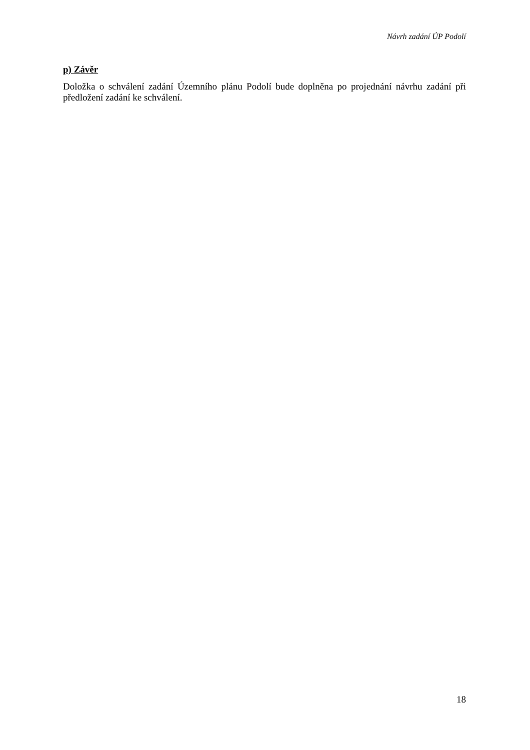Návrh zadání ÚP Podolí
p) Závěr
Doložka o schválení zadání Územního plánu Podolí bude doplněna po projednání návrhu zadání při předložení zadání ke schválení.
18